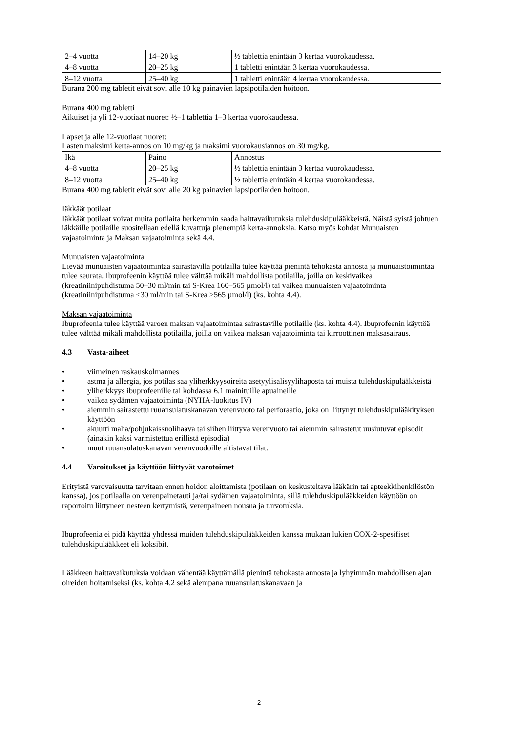| 2–4 vuotta | 14–20 kg | ½ tablettia enintään 3 kertaa vuorokaudessa. |
| 4–8 vuotta | 20–25 kg | 1 tabletti enintään 3 kertaa vuorokaudessa. |
| 8–12 vuotta | 25–40 kg | 1 tabletti enintään 4 kertaa vuorokaudessa. |
Burana 200 mg tabletit eivät sovi alle 10 kg painavien lapsipotilaiden hoitoon.
Burana 400 mg tabletti
Aikuiset ja yli 12-vuotiaat nuoret: ½–1 tablettia 1–3 kertaa vuorokaudessa.
Lapset ja alle 12-vuotiaat nuoret:
Lasten maksimi kerta-annos on 10 mg/kg ja maksimi vuorokausiannos on 30 mg/kg.
| Ikä | Paino | Annostus |
| 4–8 vuotta | 20–25 kg | ½ tablettia enintään 3 kertaa vuorokaudessa. |
| 8–12 vuotta | 25–40 kg | ½ tablettia enintään 4 kertaa vuorokaudessa. |
Burana 400 mg tabletit eivät sovi alle 20 kg painavien lapsipotilaiden hoitoon.
Iäkkäät potilaat
Iäkkäät potilaat voivat muita potilaita herkemmin saada haittavaikutuksia tulehduskipulääkkeistä. Näistä syistä johtuen iäkkäille potilaille suositellaan edellä kuvattuja pienempiä kerta-annoksia. Katso myös kohdat Munuaisten vajaatoiminta ja Maksan vajaatoiminta sekä 4.4.
Munuaisten vajaatoiminta
Lievää munuaisten vajaatoimintaa sairastavilla potilailla tulee käyttää pienintä tehokasta annosta ja munuaistoimintaa tulee seurata. Ibuprofeenin käyttöä tulee välttää mikäli mahdollista potilailla, joilla on keskivaikea (kreatiniinipuhdistuma 50–30 ml/min tai S-Krea 160–565 µmol/l) tai vaikea munuaisten vajaatoiminta (kreatiniinipuhdistuma <30 ml/min tai S-Krea >565 µmol/l) (ks. kohta 4.4).
Maksan vajaatoiminta
Ibuprofeenia tulee käyttää varoen maksan vajaatoimintaa sairastaville potilaille (ks. kohta 4.4). Ibuprofeenin käyttöä tulee välttää mikäli mahdollista potilailla, joilla on vaikea maksan vajaatoiminta tai kirroottinen maksasairaus.
4.3 Vasta-aiheet
• viimeinen raskauskolmannes
• astma ja allergia, jos potilas saa yliherkkyysoireita asetyylisalisyylihaposta tai muista tulehduskipulääkkeistä
• yliherkkyys ibuprofeenille tai kohdassa 6.1 mainituille apuaineille
• vaikea sydämen vajaatoiminta (NYHA-luokitus IV)
• aiemmin sairastettu ruuansulatuskanavan verenvuoto tai perforaatio, joka on liittynyt tulehduskipulääkityksen käyttöön
• akuutti maha/pohjukaissuolihaava tai siihen liittyvä verenvuoto tai aiemmin sairastetut uusiutuvat episodit (ainakin kaksi varmistettua erillistä episodia)
• muut ruuansulatuskanavan verenvuodoille altistavat tilat.
4.4 Varoitukset ja käyttöön liittyvät varotoimet
Erityistä varovaisuutta tarvitaan ennen hoidon aloittamista (potilaan on keskusteltava lääkärin tai apteekkihenkilöstön kanssa), jos potilaalla on verenpainetauti ja/tai sydämen vajaatoiminta, sillä tulehduskipulääkkeiden käyttöön on raportoitu liittyneen nesteen kertymistä, verenpaineen nousua ja turvotuksia.
Ibuprofeenia ei pidä käyttää yhdessä muiden tulehduskipulääkkeiden kanssa mukaan lukien COX-2-spesifiset tulehduskipulääkkeet eli koksibit.
Lääkkeen haittavaikutuksia voidaan vähentää käyttämällä pienintä tehokasta annosta ja lyhyimmän mahdollisen ajan oireiden hoitamiseksi (ks. kohta 4.2 sekä alempana ruuansulatuskanavaan ja
2